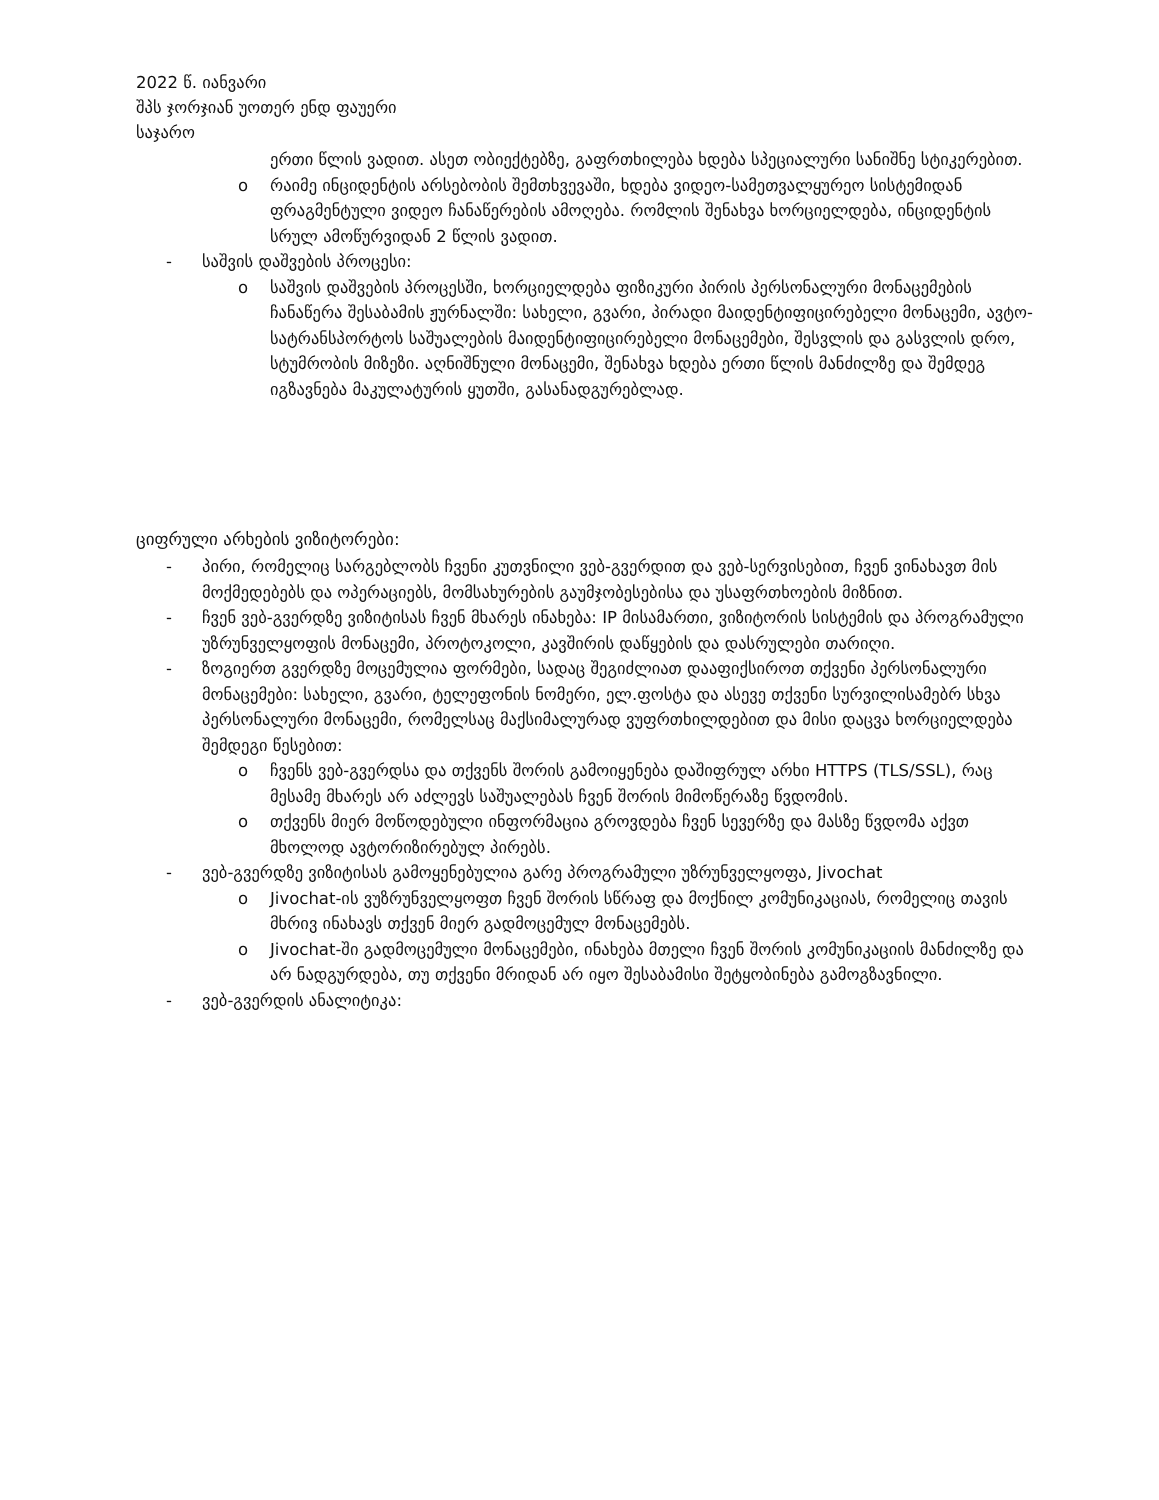2022 წ. იანვარი
შპს ჯორჯიან უოთერ ენდ ფაუერი
საჯარო
ერთი წლის ვადით. ასეთ ობიექტებზე, გაფრთხილება ხდება სპეციალური სანიშნე სტიკერებით.
o რაიმე ინციდენტის არსებობის შემთხვევაში, ხდება ვიდეო-სამეთვალყურეო სისტემიდან ფრაგმენტული ვიდეო ჩანაწერების ამოღება. რომლის შენახვა ხორციელდება, ინციდენტის სრულ ამოწურვიდან 2 წლის ვადით.
- საშვის დაშვების პროცესი:
o საშვის დაშვების პროცესში, ხორციელდება ფიზიკური პირის პერსონალური მონაცემების ჩანაწერა შესაბამის ჟურნალში: სახელი, გვარი, პირადი მაიდენტიფიცირებელი მონაცემი, ავტო-სატრანსპორტოს საშუალების მაიდენტიფიცირებელი მონაცემები, შესვლის და გასვლის დრო, სტუმრობის მიზეზი. აღნიშნული მონაცემი, შენახვა ხდება ერთი წლის მანძილზე და შემდეგ იგზავნება მაკულატურის ყუთში, გასანადგურებლად.
ციფრული არხების ვიზიტორები:
- პირი, რომელიც სარგებლობს ჩვენი კუთვნილი ვებ-გვერდით და ვებ-სერვისებით, ჩვენ ვინახავთ მის მოქმედებებს და ოპერაციებს, მომსახურების გაუმჯობესებისა და უსაფრთხოების მიზნით.
- ჩვენ ვებ-გვერდზე ვიზიტისას ჩვენ მხარეს ინახება: IP მისამართი, ვიზიტორის სისტემის და პროგრამული უზრუნველყოფის მონაცემი, პროტოკოლი, კავშირის დაწყების და დასრულები თარიღი.
- ზოგიერთ გვერდზე მოცემულია ფორმები, სადაც შეგიძლიათ დააფიქსიროთ თქვენი პერსონალური მონაცემები: სახელი, გვარი, ტელეფონის ნომერი, ელ.ფოსტა და ასევე თქვენი სურვილისამებრ სხვა პერსონალური მონაცემი, რომელსაც მაქსიმალურად ვუფრთხილდებით და მისი დაცვა ხორციელდება შემდეგი წესებით:
o ჩვენს ვებ-გვერდსა და თქვენს შორის გამოიყენება დაშიფრულ არხი HTTPS (TLS/SSL), რაც მესამე მხარეს არ აძლევს საშუალებას ჩვენ შორის მიმოწერაზე წვდომის.
o თქვენს მიერ მოწოდებული ინფორმაცია გროვდება ჩვენ სევერზე და მასზე წვდომა აქვთ მხოლოდ ავტორიზირებულ პირებს.
- ვებ-გვერდზე ვიზიტისას გამოყენებულია გარე პროგრამული უზრუნველყოფა, Jivochat
o Jivochat-ის ვუზრუნველყოფთ ჩვენ შორის სწრაფ და მოქნილ კომუნიკაციას, რომელიც თავის მხრივ ინახავს თქვენ მიერ გადმოცემულ მონაცემებს.
o Jivochat-ში გადმოცემული მონაცემები, ინახება მთელი ჩვენ შორის კომუნიკაციის მანძილზე და არ ნადგურდება, თუ თქვენი მრიდან არ იყო შესაბამისი შეტყობინება გამოგზავნილი.
- ვებ-გვერდის ანალიტიკა: